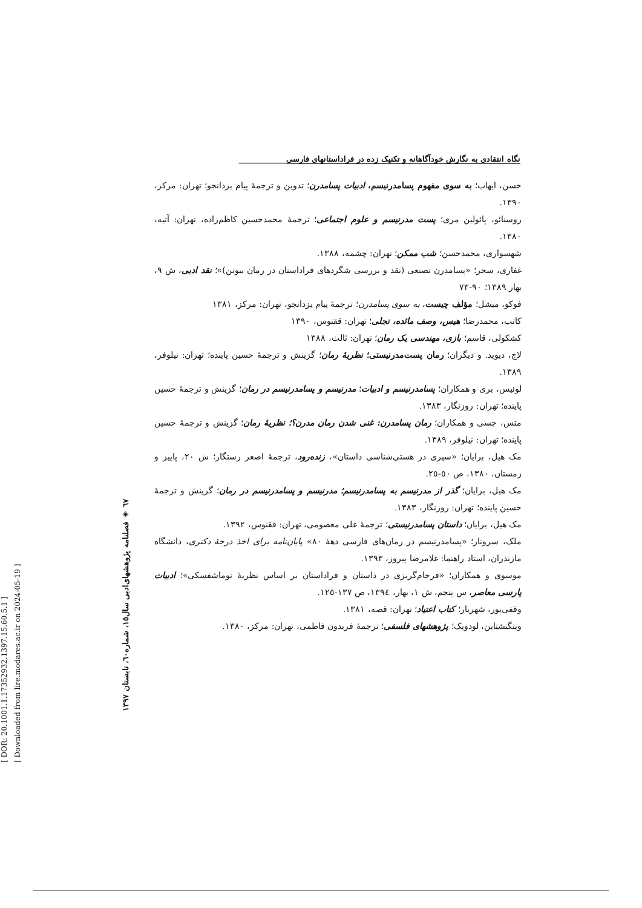[ DOR: 20.1001.1.17352932.1397.15.60.5.1 ]
[ Downloaded from lire.modares.ac.ir on 2024-05-19 ]
٦٧ ◈ فصلنامه پژوهشهای‌ادبی سال١٥، شماره٦٠، تابستان ١٣٩٧
نگاه انتقادی به نگارش خودآگاهانه و تکنیک زده در فراداستانهای فارسی____________
حسن، ایهاب؛ به سوی مفهوم پسامدرنیسم، ادبیات پسامدرن؛ تدوین و ترجمهٔ پیام یزدانجو؛ تهران: مرکز، ١٣٩٠.
روسنائو، پائولین مری؛ پست مدرنیسم و علوم اجتماعی؛ ترجمهٔ محمدحسین کاظم‌زاده، تهران: آتیه، ١٣٨٠.
شهسواری، محمدحسن؛ شب ممکن؛ تهران: چشمه، ١٣٨٨.
غفاری، سحر؛ «پسامدرن تصنعی (نقد و بررسی شگردهای فراداستان در رمان بیوتن)»؛ نقد ادبی، ش ٩، بهار ١٣٨٩؛ ٩٠-٧٣
فوکو، میشل؛ مؤلف چیست، به سوی پسامدرن؛ ترجمهٔ پیام یزدانجو، تهران: مرکز، ١٣٨١
کاتب، محمدرضا؛ هیس، وصف مائده، تجلی؛ تهران: ققنوس، ١٣٩٠
کشکولی، قاسم؛ بازی، مهندسی یک رمان؛ تهران: ثالث، ١٣٨٨
لاج، دیوید. و دیگران؛ رمان پست‌مدرنیستی؛ نظریهٔ رمان؛ گزینش و ترجمهٔ حسین پاینده؛ تهران: نیلوفر، ١٣٨٩.
لوئیس، بری و همکاران؛ پسامدرنیسم و ادبیات؛ مدرنیسم و پسامدرنیسم در رمان؛ گزینش و ترجمهٔ حسین پاینده؛ تهران: روزنگار، ١٣٨٣.
متس، جسی و همکاران؛ رمان پسامدرن: غنی شدن رمان مدرن؟؛ نظریهٔ رمان؛ گزینش و ترجمهٔ حسین پاینده؛ تهران: نیلوفر، ١٣٨٩.
مک هیل، برایان؛ «سیری در هستی‌شناسی داستان»، زنده‌رود، ترجمهٔ اصغر رستگار؛ ش ٢٠، پاییز و زمستان، ١٣٨٠، ص ٥٠-٢٥.
مک هیل، برایان؛ گذر از مدرنیسم به پسامدرنیسم؛ مدرنیسم و پسامدرنیسم در رمان؛ گزینش و ترجمهٔ حسین پاینده؛ تهران: روزنگار، ١٣٨٣.
مک هیل، برایان؛ داستان پسامدرنیستی؛ ترجمهٔ علی معصومی، تهران: ققنوس، ١٣٩٢.
ملک، سروناز؛ «پسامدرنیسم در رمان‌های فارسی دههٔ ٨٠» پایان‌نامه برای اخذ درجهٔ دکتری، دانشگاه مازندران، استاد راهنما: غلامرضا پیروز، ١٣٩٣.
موسوی و همکاران؛ «فرجام‌گریزی در داستان و فراداستان بر اساس نظریهٔ توماشفسکی»؛ ادبیات پارسی معاصر، س پنجم، ش ١، بهار، ١٣٩٤، ص ١٣٧-١٢٥.
وقفی‌پور، شهریار؛ کتاب اعتیاد؛ تهران: قصه، ١٣٨١.
ویتگنشتاین، لودویک؛ پژوهشهای فلسفی؛ ترجمهٔ فریدون فاطمی، تهران: مرکز، ١٣٨٠.